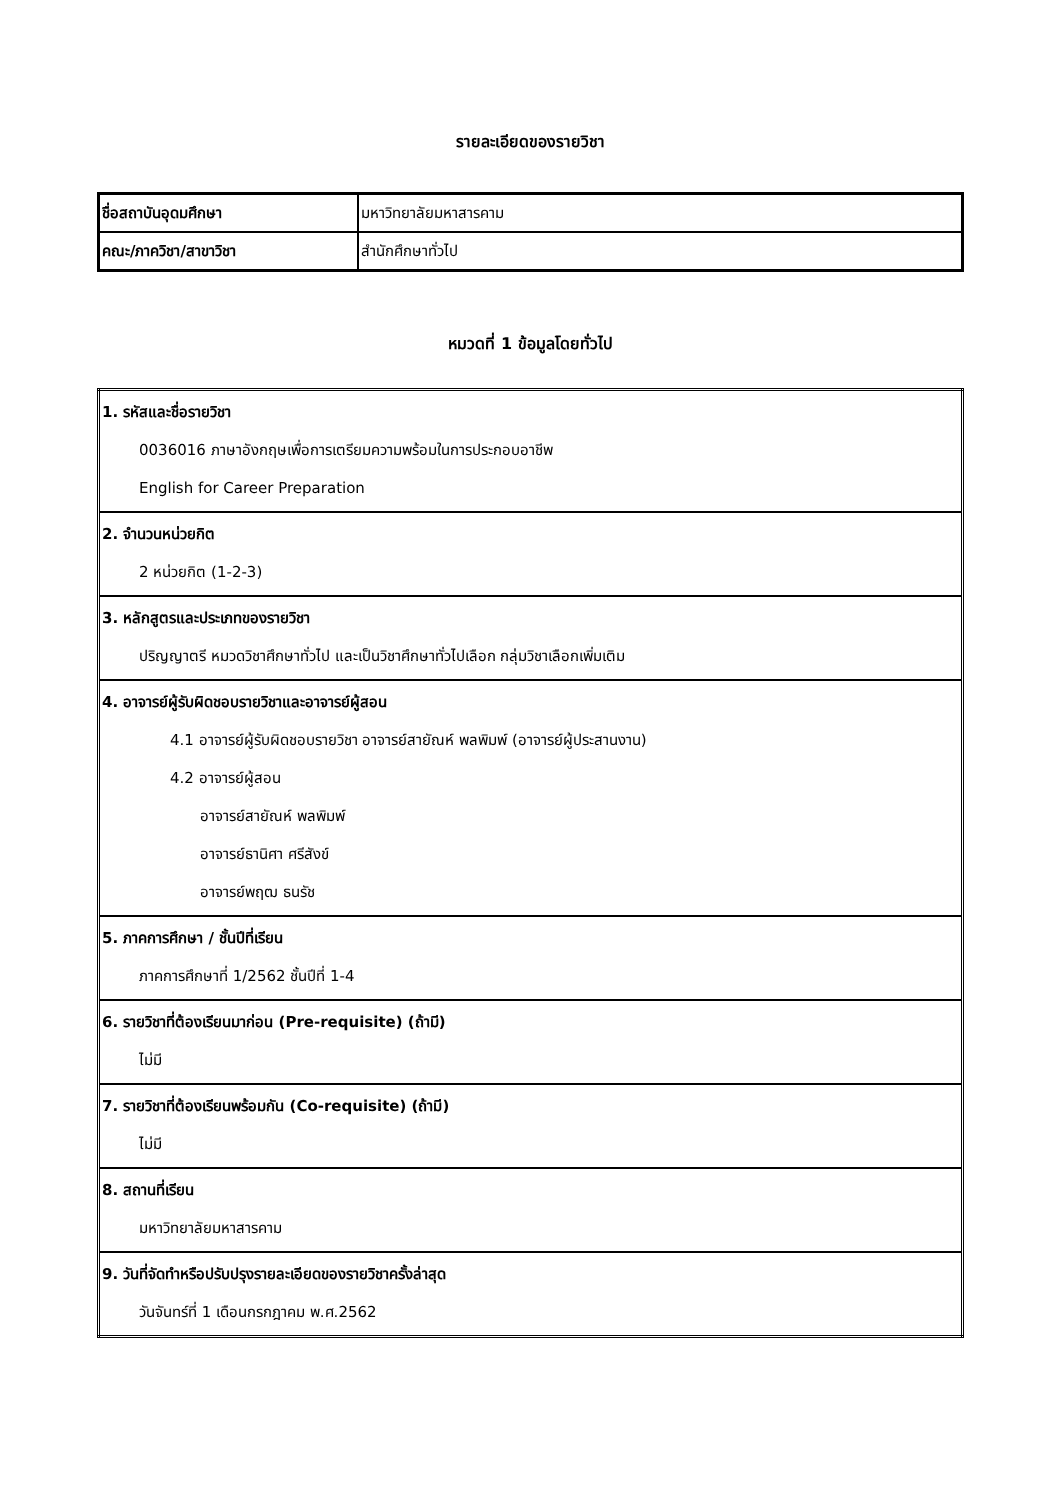รายละเอียดของรายวิชา
| ชื่อสถาบันอุดมศึกษา | มหาวิทยาลัยมหาสารคาม |
| คณะ/ภาควิชา/สาขาวิชา | สำนักศึกษาทั่วไป |
หมวดที่ 1 ข้อมูลโดยทั่วไป
| 1. รหัสและชื่อรายวิชา 0036016 ภาษาอังกฤษเพื่อการเตรียมความพร้อมในการประกอบอาชีพ English for Career Preparation |
| 2. จำนวนหน่วยกิต 2 หน่วยกิต (1-2-3) |
| 3. หลักสูตรและประเภทของรายวิชา ปริญญาตรี หมวดวิชาศึกษาทั่วไป และเป็นวิชาศึกษาทั่วไปเลือก กลุ่มวิชาเลือกเพิ่มเติม |
| 4. อาจารย์ผู้รับผิดชอบรายวิชาและอาจารย์ผู้สอน 4.1 อาจารย์ผู้รับผิดชอบรายวิชา อาจารย์สายัณห์ พลพิมพ์ (อาจารย์ผู้ประสานงาน) 4.2 อาจารย์ผู้สอน อาจารย์สายัณห์ พลพิมพ์ อาจารย์ธานิศา ศรีสังข์ อาจารย์พฤฒ ธนรัช |
| 5. ภาคการศึกษา / ชั้นปีที่เรียน ภาคการศึกษาที่ 1/2562 ชั้นปีที่ 1-4 |
| 6. รายวิชาที่ต้องเรียนมาก่อน (Pre-requisite) (ถ้ามี) ไม่มี |
| 7. รายวิชาที่ต้องเรียนพร้อมกัน (Co-requisite) (ถ้ามี) ไม่มี |
| 8. สถานที่เรียน มหาวิทยาลัยมหาสารคาม |
| 9. วันที่จัดทำหรือปรับปรุงรายละเอียดของรายวิชาครั้งล่าสุด วันจันทร์ที่ 1 เดือนกรกฎาคม พ.ศ.2562 |